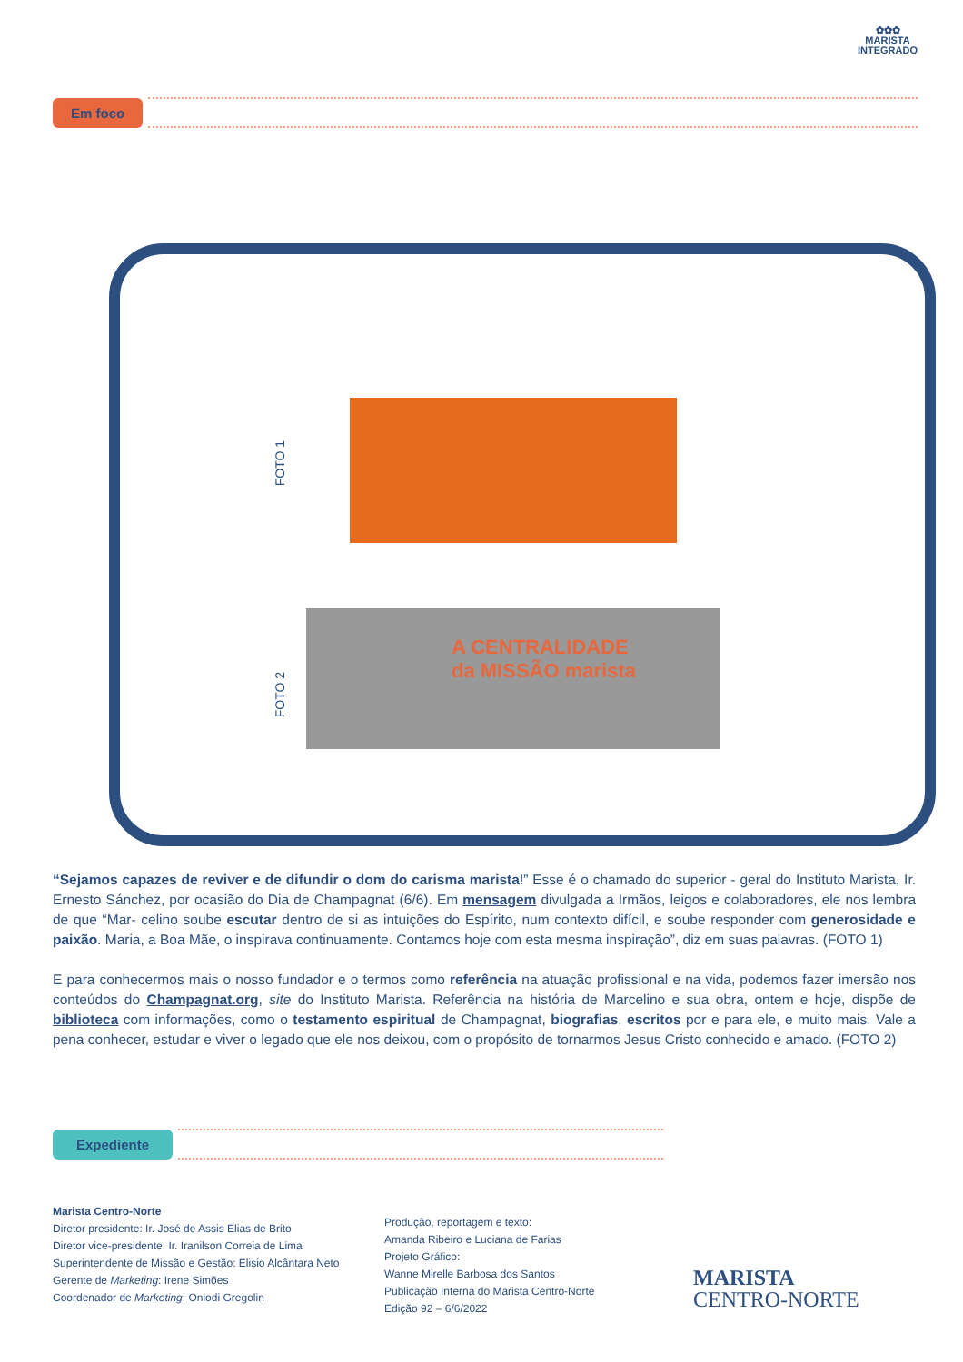✿✿✿
MARISTA
INTEGRADO
Em foco
FOTO 1
FOTO 2
A CENTRALIDADE
da MISSÃO marista
“Sejamos capazes de reviver e de difundir o dom do carisma marista!” Esse é o chamado do superior - geral do Instituto Marista, Ir. Ernesto Sánchez, por ocasião do Dia de Champagnat (6/6). Em mensagem divulgada a Irmãos, leigos e colaboradores, ele nos lembra de que “Mar- celino soube escutar dentro de si as intuições do Espírito, num contexto difícil, e soube responder com generosidade e paixão. Maria, a Boa Mãe, o inspirava continuamente. Contamos hoje com esta mesma inspiração”, diz em suas palavras. (FOTO 1)
E para conhecermos mais o nosso fundador e o termos como referência na atuação profissional e na vida, podemos fazer imersão nos conteúdos do Champagnat.org, site do Instituto Marista. Referência na história de Marcelino e sua obra, ontem e hoje, dispõe de biblioteca com informações, como o testamento espiritual de Champagnat, biografias, escritos por e para ele, e muito mais. Vale a pena conhecer, estudar e viver o legado que ele nos deixou, com o propósito de tornarmos Jesus Cristo conhecido e amado. (FOTO 2)
Expediente
Marista Centro-Norte
Diretor presidente: Ir. José de Assis Elias de Brito
Diretor vice-presidente: Ir. Iranilson Correia de Lima
Superintendente de Missão e Gestão: Elisio Alcântara Neto
Gerente de Marketing: Irene Simões
Coordenador de Marketing: Oniodi Gregolin
Produção, reportagem e texto:
Amanda Ribeiro e Luciana de Farias
Projeto Gráfico:
Wanne Mirelle Barbosa dos Santos
Publicação Interna do Marista Centro-Norte
Edição 92 – 6/6/2022
MARISTA
CENTRO-NORTE